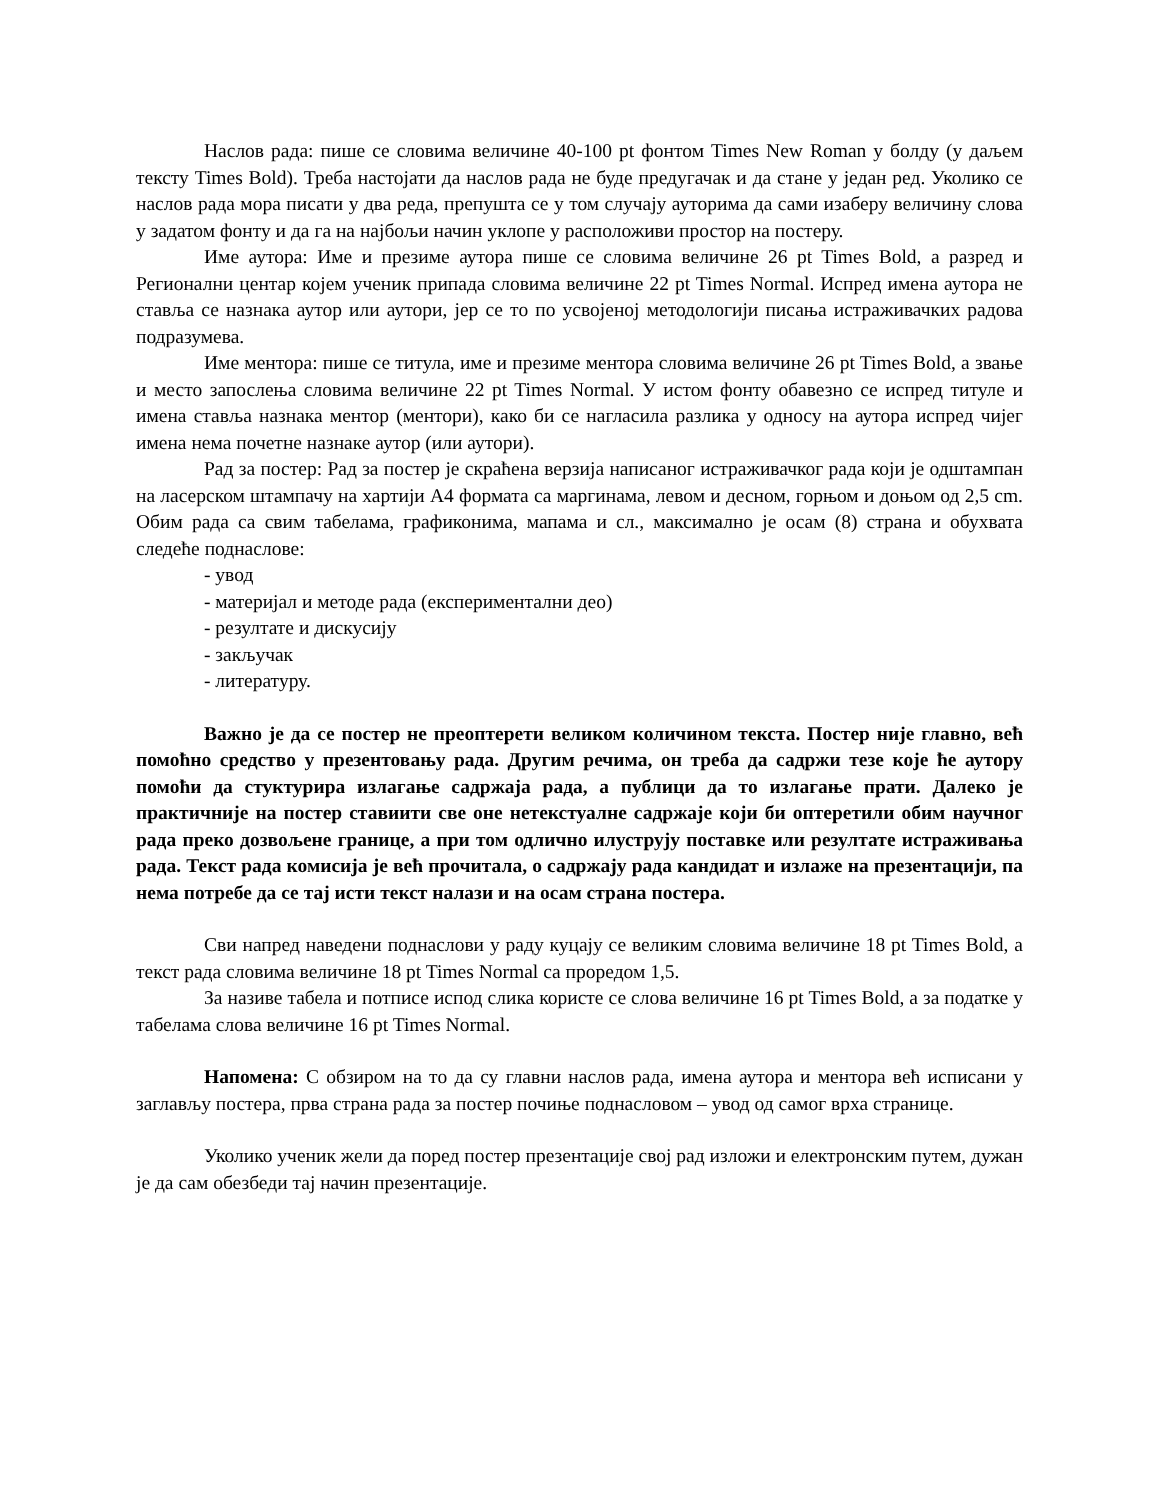Наслов рада: пише се словима величине 40-100 pt фонтом Times New Roman у болду (у даљем тексту Times Bold). Треба настојати да наслов рада не буде предугачак и да стане у један ред. Уколико се наслов рада мора писати у два реда, препушта се у том случају ауторима да сами изаберу величину слова у задатом фонту и да га на најбољи начин уклопе у расположиви простор на постеру.
Име аутора: Име и презиме аутора пише се словима величине 26 pt Times Bold, а разред и Регионални центар којем ученик припада словима величине 22 pt Times Normal. Испред имена аутора не ставља се назнака аутор или аутори, јер се то по усвојеној методологији писања истраживачких радова подразумева.
Име ментора: пише се титула, име и презиме ментора словима величине 26 pt Times Bold, а звање и место запослења словима величине 22 pt Times Normal. У истом фонту обавезно се испред титуле и имена ставља назнака ментор (ментори), како би се нагласила разлика у односу на аутора испред чијег имена нема почетне назнаке аутор (или аутори).
Рад за постер: Рад за постер је скраћена верзија написаног истраживачког рада који је одштампан на ласерском штампачу на хартији А4 формата са маргинама, левом и десном, горњом и доњом од 2,5 cm. Обим рада са свим табелама, графиконима, мапама и сл., максимално је осам (8) страна и обухвата следеће поднаслове:
- увод
- материјал и методе рада (експериментални део)
- резултате и дискусију
- закључак
- литературу.
Важно је да се постер не преоптерети великом количином текста. Постер није главно, већ помоћно средство у презентовању рада. Другим речима, он треба да садржи тезе које ће аутору помоћи да стуктурира излагање садржаја рада, а публици да то излагање прати. Далеко је практичније на постер ставиити све оне нетекстуалне садржаје који би оптеретили обим научног рада преко дозвољене границе, а при том одлично илуструју поставке или резултате истраживања рада. Текст рада комисија је већ прочитала, о садржају рада кандидат и излаже на презентацији, па нема потребе да се тај исти текст налази и на осам страна постера.
Сви напред наведени поднаслови у раду куцају се великим словима величине 18 pt Times Bold, а текст рада словима величине 18 pt Times Normal са проредом 1,5.
За називе табела и потписе испод слика користе се слова величине 16 pt Times Bold, а за податке у табелама слова величине 16 pt Times Normal.
Напомена: С обзиром на то да су главни наслов рада, имена аутора и ментора већ исписани у заглављу постера, прва страна рада за постер почиње поднасловом – увод од самог врха странице.
Уколико ученик жели да поред постер презентације свој рад изложи и електронским путем, дужан је да сам обезбеди тај начин презентације.